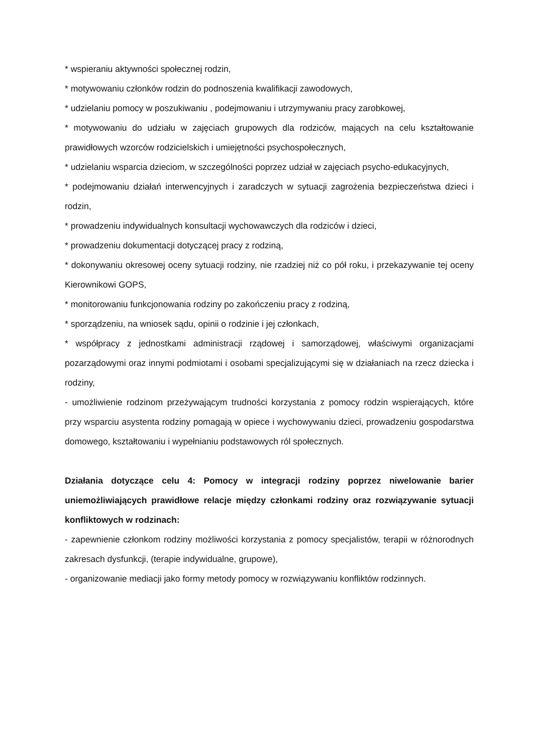* wspieraniu aktywności społecznej rodzin,
* motywowaniu członków rodzin do podnoszenia kwalifikacji zawodowych,
* udzielaniu pomocy w poszukiwaniu , podejmowaniu i utrzymywaniu pracy zarobkowej,
* motywowaniu do udziału w zajęciach grupowych dla rodziców, mających na celu kształtowanie prawidłowych wzorców rodzicielskich i umiejętności psychospołecznych,
* udzielaniu wsparcia dzieciom, w szczególności poprzez udział w zajęciach psycho-edukacyjnych,
* podejmowaniu działań interwencyjnych i zaradczych w sytuacji zagrożenia bezpieczeństwa dzieci i rodzin,
* prowadzeniu indywidualnych konsultacji wychowawczych dla rodziców i dzieci,
* prowadzeniu dokumentacji dotyczącej pracy z rodziną,
* dokonywaniu okresowej oceny sytuacji rodziny, nie rzadziej niż co pół roku, i przekazywanie tej oceny Kierownikowi GOPS,
* monitorowaniu funkcjonowania rodziny po zakończeniu pracy z rodziną,
* sporządzeniu, na wniosek sądu, opinii o rodzinie i jej członkach,
* współpracy z jednostkami administracji rządowej i samorządowej, właściwymi organizacjami pozarządowymi oraz innymi podmiotami i osobami specjalizującymi się w działaniach na rzecz dziecka i rodziny,
- umożliwienie rodzinom przeżywającym trudności korzystania z pomocy rodzin wspierających, które przy wsparciu asystenta rodziny pomagają w opiece i wychowywaniu dzieci, prowadzeniu gospodarstwa domowego, kształtowaniu i wypełnianiu podstawowych ról społecznych.
Działania dotyczące celu 4: Pomocy w integracji rodziny poprzez niwelowanie barier uniemożliwiających prawidłowe relacje między członkami rodziny oraz rozwiązywanie sytuacji konfliktowych w rodzinach:
- zapewnienie członkom rodziny możliwości korzystania z pomocy specjalistów, terapii w różnorodnych zakresach dysfunkcji, (terapie indywidualne, grupowe),
- organizowanie mediacji jako formy metody pomocy w rozwiązywaniu konfliktów rodzinnych.